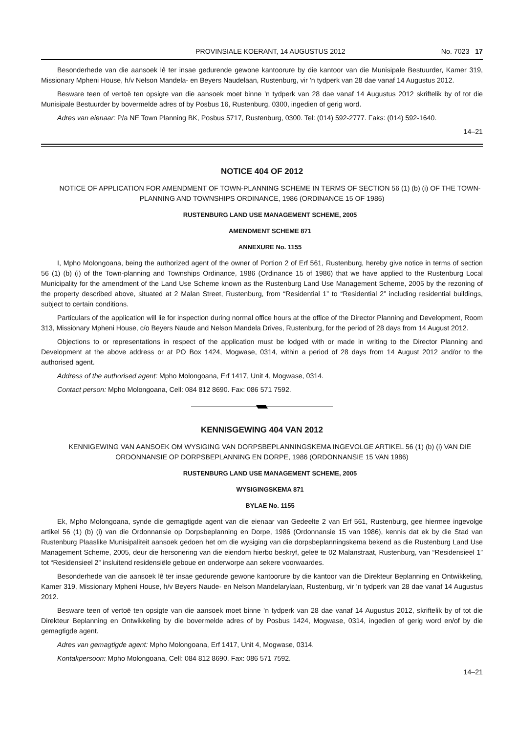PROVINSIALE KOERANT, 14 AUGUSTUS 2012 No. 7023 17
Besonderhede van die aansoek lê ter insae gedurende gewone kantoorure by die kantoor van die Munisipale Bestuurder, Kamer 319, Missionary Mpheni House, h/v Nelson Mandela- en Beyers Naudelaan, Rustenburg, vir ’n tydperk van 28 dae vanaf 14 Augustus 2012.
Besware teen of vertoë ten opsigte van die aansoek moet binne ’n tydperk van 28 dae vanaf 14 Augustus 2012 skriftelik by of tot die Munisipale Bestuurder by bovermelde adres of by Posbus 16, Rustenburg, 0300, ingedien of gerig word.
Adres van eienaar: P/a NE Town Planning BK, Posbus 5717, Rustenburg, 0300. Tel: (014) 592-2777. Faks: (014) 592-1640.
14–21
NOTICE 404 OF 2012
NOTICE OF APPLICATION FOR AMENDMENT OF TOWN-PLANNING SCHEME IN TERMS OF SECTION 56 (1) (b) (i) OF THE TOWN-PLANNING AND TOWNSHIPS ORDINANCE, 1986 (ORDINANCE 15 OF 1986)
RUSTENBURG LAND USE MANAGEMENT SCHEME, 2005
AMENDMENT SCHEME 871
ANNEXURE No. 1155
I, Mpho Molongoana, being the authorized agent of the owner of Portion 2 of Erf 561, Rustenburg, hereby give notice in terms of section 56 (1) (b) (i) of the Town-planning and Townships Ordinance, 1986 (Ordinance 15 of 1986) that we have applied to the Rustenburg Local Municipality for the amendment of the Land Use Scheme known as the Rustenburg Land Use Management Scheme, 2005 by the rezoning of the property described above, situated at 2 Malan Street, Rustenburg, from “Residential 1” to “Residential 2” including residential buildings, subject to certain conditions.
Particulars of the application will lie for inspection during normal office hours at the office of the Director Planning and Development, Room 313, Missionary Mpheni House, c/o Beyers Naude and Nelson Mandela Drives, Rustenburg, for the period of 28 days from 14 August 2012.
Objections to or representations in respect of the application must be lodged with or made in writing to the Director Planning and Development at the above address or at PO Box 1424, Mogwase, 0314, within a period of 28 days from 14 August 2012 and/or to the authorised agent.
Address of the authorised agent: Mpho Molongoana, Erf 1417, Unit 4, Mogwase, 0314.
Contact person: Mpho Molongoana, Cell: 084 812 8690. Fax: 086 571 7592.
KENNISGEWING 404 VAN 2012
KENNIGEWING VAN AANSOEK OM WYSIGING VAN DORPSBEPLANNINGSKEMA INGEVOLGE ARTIKEL 56 (1) (b) (i) VAN DIE ORDONNANSIE OP DORPSBEPLANNING EN DORPE, 1986 (ORDONNANSIE 15 VAN 1986)
RUSTENBURG LAND USE MANAGEMENT SCHEME, 2005
WYSIGINGSKEMA 871
BYLAE No. 1155
Ek, Mpho Molongoana, synde die gemagtigde agent van die eienaar van Gedeelte 2 van Erf 561, Rustenburg, gee hiermee ingevolge artikel 56 (1) (b) (i) van die Ordonnansie op Dorpsbeplanning en Dorpe, 1986 (Ordonnansie 15 van 1986), kennis dat ek by die Stad van Rustenburg Plaaslike Munisipaliteit aansoek gedoen het om die wysiging van die dorpsbeplanningskema bekend as die Rustenburg Land Use Management Scheme, 2005, deur die hersonering van die eiendom hierbo beskryf, geleë te 02 Malanstraat, Rustenburg, van “Residensieel 1” tot “Residensieel 2” insluitend residensiële geboue en onderworpe aan sekere voorwaardes.
Besonderhede van die aansoek lê ter insae gedurende gewone kantoorure by die kantoor van die Direkteur Beplanning en Ontwikkeling, Kamer 319, Missionary Mpheni House, h/v Beyers Naude- en Nelson Mandelarylaan, Rustenburg, vir ’n tydperk van 28 dae vanaf 14 Augustus 2012.
Besware teen of vertoë ten opsigte van die aansoek moet binne ’n tydperk van 28 dae vanaf 14 Augustus 2012, skriftelik by of tot die Direkteur Beplanning en Ontwikkeling by die bovermelde adres of by Posbus 1424, Mogwase, 0314, ingedien of gerig word en/of by die gemagtigde agent.
Adres van gemagtigde agent: Mpho Molongoana, Erf 1417, Unit 4, Mogwase, 0314.
Kontakpersoon: Mpho Molongoana, Cell: 084 812 8690. Fax: 086 571 7592.
14–21